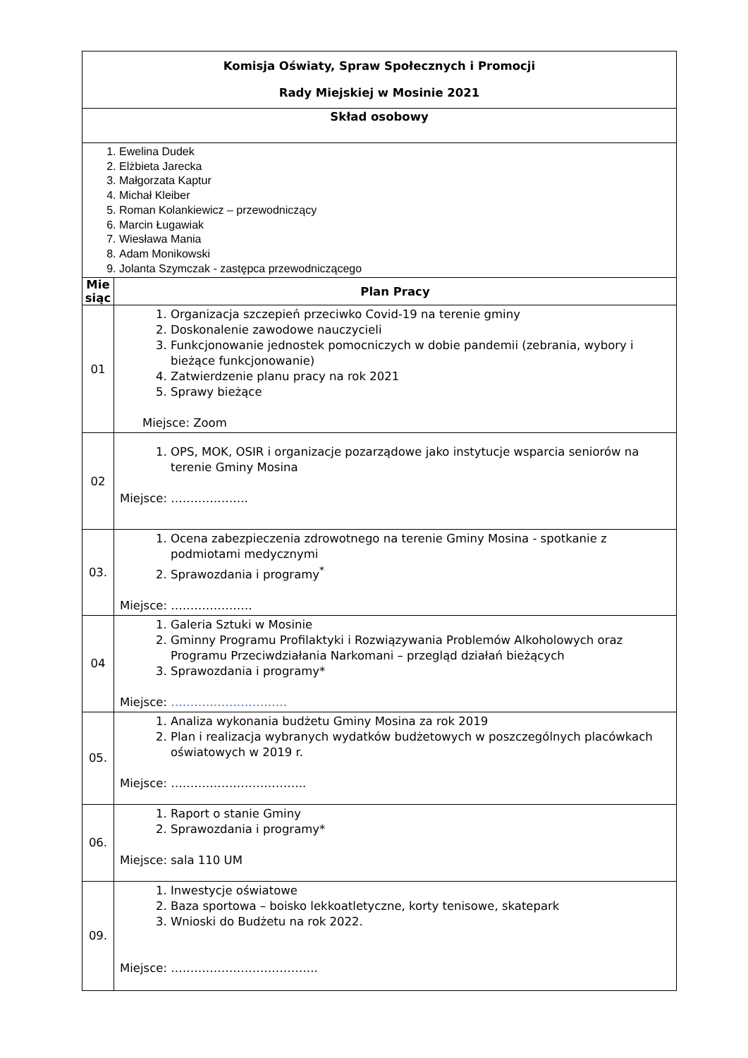| Komisja Oświaty, Spraw Społecznych i Promocji Rady Miejskiej w Mosinie 2021 | |
| Skład osobowy | |
| 1. Ewelina Dudek 2. Elżbieta Jarecka 3. Małgorzata Kaptur 4. Michał Kleiber 5. Roman Kolankiewicz – przewodniczący 6. Marcin Ługawiak 7. Wiesława Mania 8. Adam Monikowski 9. Jolanta Szymczak - zastępca przewodniczącego | |
| Mie siąc | Plan Pracy |
| 01 | 1. Organizacja szczepień przeciwko Covid-19 na terenie gminy 2. Doskonalenie zawodowe nauczycieli 3. Funkcjonowanie jednostek pomocniczych w dobie pandemii (zebrania, wybory i bieżące funkcjonowanie) 4. Zatwierdzenie planu pracy na rok 2021 5. Sprawy bieżące Miejsce: Zoom |
| 02 | 1. OPS, MOK, OSIR i organizacje pozarządowe jako instytucje wsparcia seniorów na terenie Gminy Mosina Miejsce: ……………….. |
| 03. | 1. Ocena zabezpieczenia zdrowotnego na terenie Gminy Mosina - spotkanie z podmiotami medycznymi 2. Sprawozdania i programy<sup>*</sup> Miejsce: ………………… |
| 04 | 1. Galeria Sztuki w Mosinie 2. Gminny Programu Profilaktyki i Rozwiązywania Problemów Alkoholowych oraz Programu Przeciwdziałania Narkomani – przegląd działań bieżących 3. Sprawozdania i programy* Miejsce: ………………………… |
| 05. | 1. Analiza wykonania budżetu Gminy Mosina za rok 2019 2. Plan i realizacja wybranych wydatków budżetowych w poszczególnych placówkach oświatowych w 2019 r. Miejsce: …………………………….. |
| 06. | 1. Raport o stanie Gminy 2. Sprawozdania i programy* Miejsce: sala 110 UM |
| 09. | 1. Inwestycje oświatowe 2. Baza sportowa – boisko lekkoatletyczne, korty tenisowe, skatepark 3. Wnioski do Budżetu na rok 2022. Miejsce: ……………………………….. |